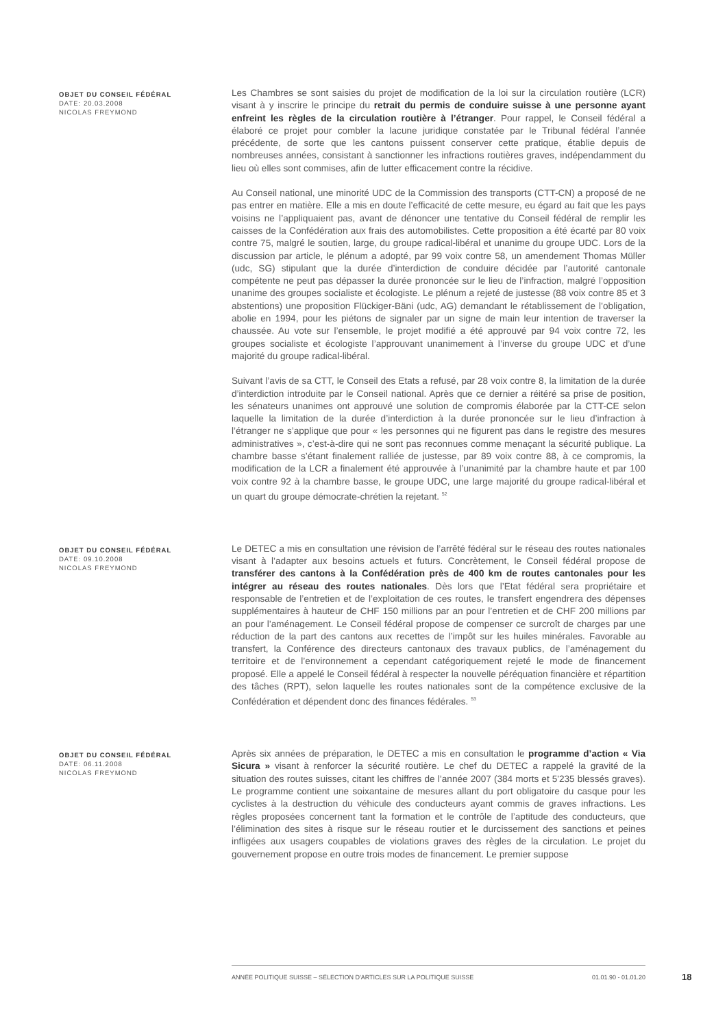OBJET DU CONSEIL FÉDÉRAL
DATE: 20.03.2008
NICOLAS FREYMOND
Les Chambres se sont saisies du projet de modification de la loi sur la circulation routière (LCR) visant à y inscrire le principe du retrait du permis de conduire suisse à une personne ayant enfreint les règles de la circulation routière à l’étranger. Pour rappel, le Conseil fédéral a élaboré ce projet pour combler la lacune juridique constatée par le Tribunal fédéral l’année précédente, de sorte que les cantons puissent conserver cette pratique, établie depuis de nombreuses années, consistant à sanctionner les infractions routières graves, indépendamment du lieu où elles sont commises, afin de lutter efficacement contre la récidive.
Au Conseil national, une minorité UDC de la Commission des transports (CTT-CN) a proposé de ne pas entrer en matière. Elle a mis en doute l’efficacité de cette mesure, eu égard au fait que les pays voisins ne l’appliquaient pas, avant de dénoncer une tentative du Conseil fédéral de remplir les caisses de la Confédération aux frais des automobilistes. Cette proposition a été écarté par 80 voix contre 75, malgré le soutien, large, du groupe radical-libéral et unanime du groupe UDC. Lors de la discussion par article, le plénum a adopté, par 99 voix contre 58, un amendement Thomas Müller (udc, SG) stipulant que la durée d’interdiction de conduire décidée par l’autorité cantonale compétente ne peut pas dépasser la durée prononcée sur le lieu de l’infraction, malgré l’opposition unanime des groupes socialiste et écologiste. Le plénum a rejeté de justesse (88 voix contre 85 et 3 abstentions) une proposition Flückiger-Bäni (udc, AG) demandant le rétablissement de l’obligation, abolie en 1994, pour les piétons de signaler par un signe de main leur intention de traverser la chaussée. Au vote sur l’ensemble, le projet modifié a été approuvé par 94 voix contre 72, les groupes socialiste et écologiste l’approuvant unanimement à l’inverse du groupe UDC et d’une majorité du groupe radical-libéral.
Suivant l’avis de sa CTT, le Conseil des Etats a refusé, par 28 voix contre 8, la limitation de la durée d’interdiction introduite par le Conseil national. Après que ce dernier a réitéré sa prise de position, les sénateurs unanimes ont approuvé une solution de compromis élaborée par la CTT-CE selon laquelle la limitation de la durée d’interdiction à la durée prononcée sur le lieu d’infraction à l’étranger ne s’applique que pour « les personnes qui ne figurent pas dans le registre des mesures administratives », c’est-à-dire qui ne sont pas reconnues comme menaçant la sécurité publique. La chambre basse s’étant finalement ralliée de justesse, par 89 voix contre 88, à ce compromis, la modification de la LCR a finalement été approuvée à l’unanimité par la chambre haute et par 100 voix contre 92 à la chambre basse, le groupe UDC, une large majorité du groupe radical-libéral et un quart du groupe démocrate-chrétien la rejetant. <sup>52</sup>
OBJET DU CONSEIL FÉDÉRAL
DATE: 09.10.2008
NICOLAS FREYMOND
Le DETEC a mis en consultation une révision de l’arrêté fédéral sur le réseau des routes nationales visant à l’adapter aux besoins actuels et futurs. Concrètement, le Conseil fédéral propose de transférer des cantons à la Confédération près de 400 km de routes cantonales pour les intégrer au réseau des routes nationales. Dès lors que l’Etat fédéral sera propriétaire et responsable de l’entretien et de l’exploitation de ces routes, le transfert engendrera des dépenses supplémentaires à hauteur de CHF 150 millions par an pour l’entretien et de CHF 200 millions par an pour l’aménagement. Le Conseil fédéral propose de compenser ce surcroît de charges par une réduction de la part des cantons aux recettes de l’impôt sur les huiles minérales. Favorable au transfert, la Conférence des directeurs cantonaux des travaux publics, de l’aménagement du territoire et de l’environnement a cependant catégoriquement rejeté le mode de financement proposé. Elle a appelé le Conseil fédéral à respecter la nouvelle péréquation financière et répartition des tâches (RPT), selon laquelle les routes nationales sont de la compétence exclusive de la Confédération et dépendent donc des finances fédérales. <sup>53</sup>
OBJET DU CONSEIL FÉDÉRAL
DATE: 06.11.2008
NICOLAS FREYMOND
Après six années de préparation, le DETEC a mis en consultation le programme d’action « Via Sicura » visant à renforcer la sécurité routière. Le chef du DETEC a rappelé la gravité de la situation des routes suisses, citant les chiffres de l’année 2007 (384 morts et 5'235 blessés graves). Le programme contient une soixantaine de mesures allant du port obligatoire du casque pour les cyclistes à la destruction du véhicule des conducteurs ayant commis de graves infractions. Les règles proposées concernent tant la formation et le contrôle de l’aptitude des conducteurs, que l’élimination des sites à risque sur le réseau routier et le durcissement des sanctions et peines infligées aux usagers coupables de violations graves des règles de la circulation. Le projet du gouvernement propose en outre trois modes de financement. Le premier suppose
ANNÉE POLITIQUE SUISSE – SÉLECTION D'ARTICLES SUR LA POLITIQUE SUISSE 01.01.90 - 01.01.20
18